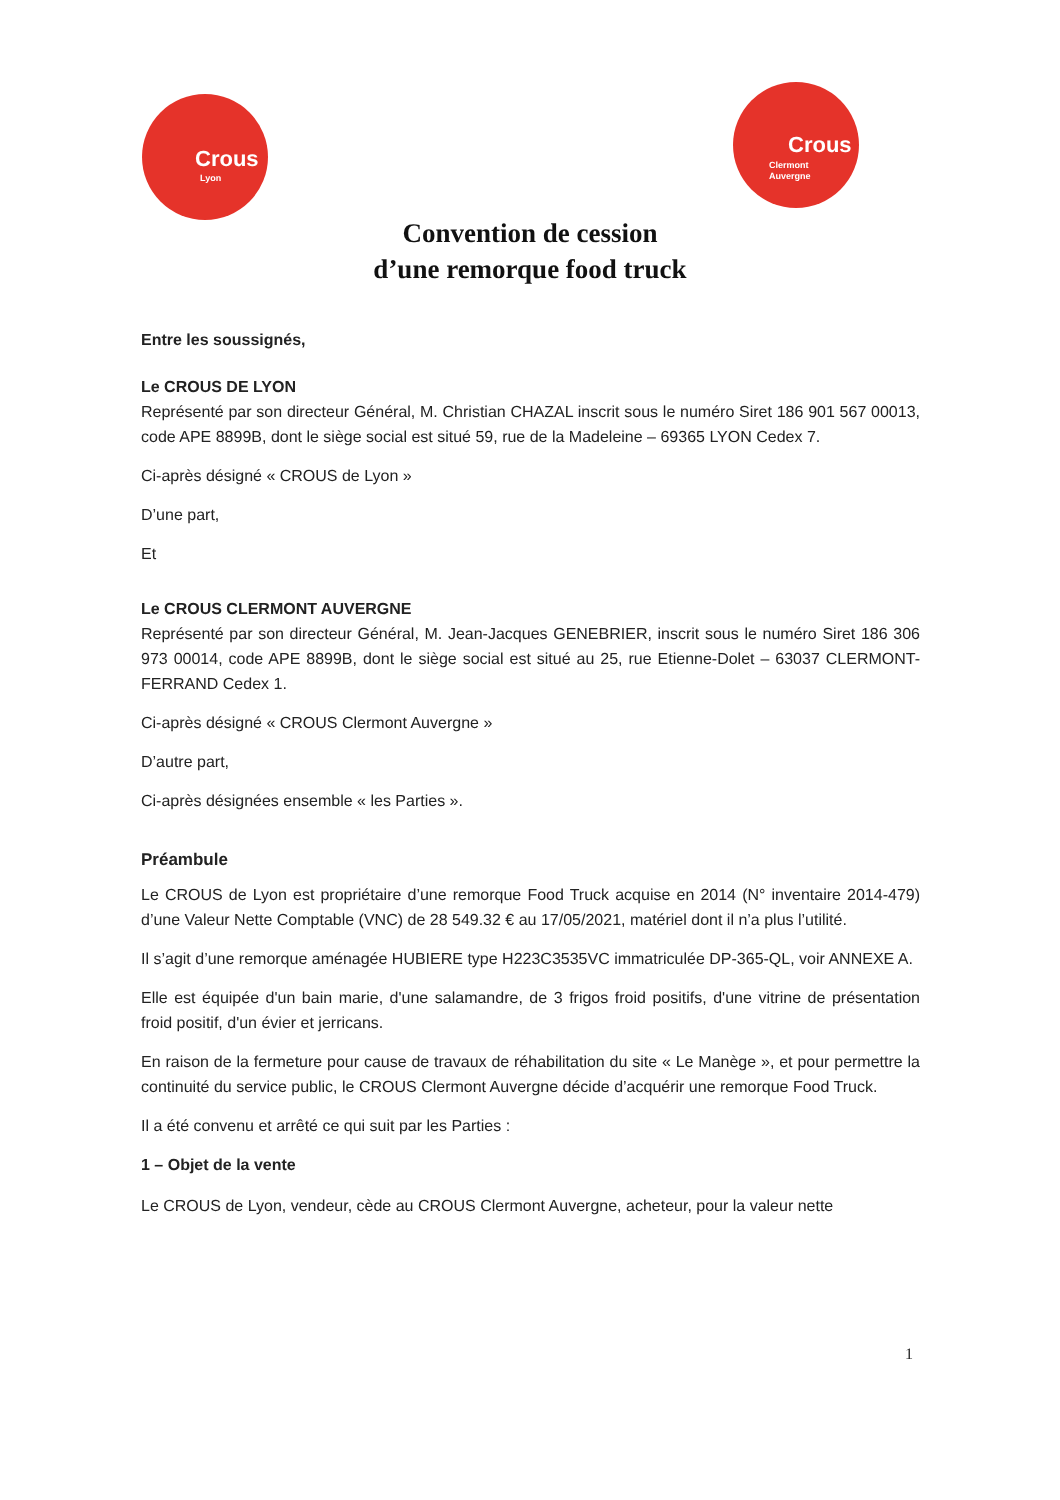Crous
Lyon
Crous
Clermont
Auvergne
Convention de cession
d’une remorque food truck
Entre les soussignés,
Le CROUS DE LYON
Représenté par son directeur Général, M. Christian CHAZAL inscrit sous le numéro Siret 186 901 567 00013, code APE 8899B, dont le siège social est situé 59, rue de la Madeleine – 69365 LYON Cedex 7.
Ci-après désigné « CROUS de Lyon »
D’une part,
Et
Le CROUS CLERMONT AUVERGNE
Représenté par son directeur Général, M. Jean-Jacques GENEBRIER, inscrit sous le numéro Siret 186 306 973 00014, code APE 8899B, dont le siège social est situé au 25, rue Etienne-Dolet – 63037 CLERMONT-FERRAND Cedex 1.
Ci-après désigné « CROUS Clermont Auvergne »
D’autre part,
Ci-après désignées ensemble « les Parties ».
Préambule
Le CROUS de Lyon est propriétaire d’une remorque Food Truck acquise en 2014 (N° inventaire 2014-479) d’une Valeur Nette Comptable (VNC) de 28 549.32 € au 17/05/2021, matériel dont il n’a plus l’utilité.
Il s’agit d’une remorque aménagée HUBIERE type H223C3535VC immatriculée DP-365-QL, voir ANNEXE A.
Elle est équipée d'un bain marie, d'une salamandre, de 3 frigos froid positifs, d'une vitrine de présentation froid positif, d'un évier et jerricans.
En raison de la fermeture pour cause de travaux de réhabilitation du site « Le Manège », et pour permettre la continuité du service public, le CROUS Clermont Auvergne décide d’acquérir une remorque Food Truck.
Il a été convenu et arrêté ce qui suit par les Parties :
1 – Objet de la vente
Le CROUS de Lyon, vendeur, cède au CROUS Clermont Auvergne, acheteur, pour la valeur nette
1